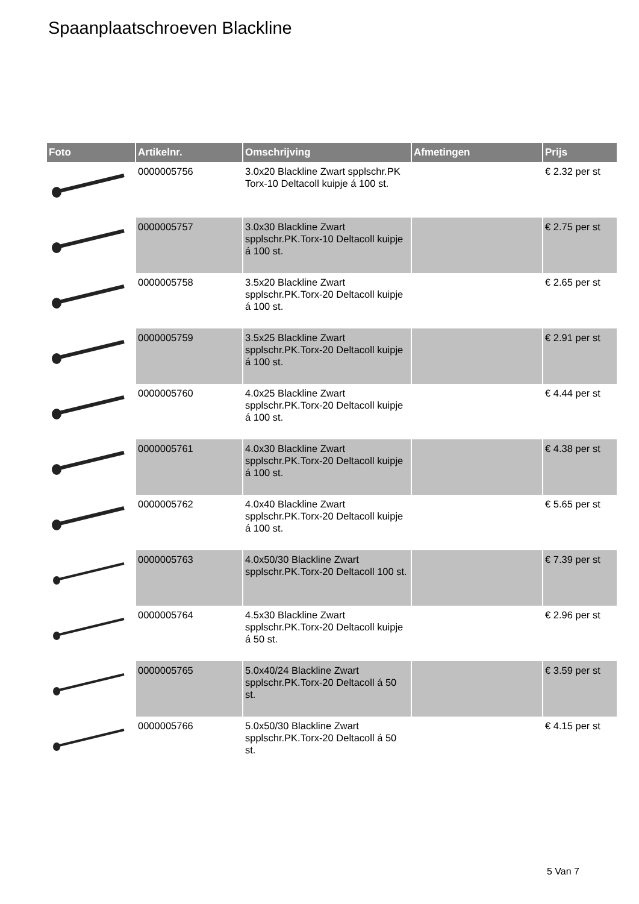Spaanplaatschroeven Blackline
| Foto | Artikelnr. | Omschrijving | Afmetingen | Prijs |
| --- | --- | --- | --- | --- |
| | 0000005756 | 3.0x20 Blackline Zwart spplschr.PK Torx-10 Deltacoll kuipje á 100 st. | | € 2.32 per st |
| | 0000005757 | 3.0x30 Blackline Zwart spplschr.PK.Torx-10 Deltacoll kuipje á 100 st. | | € 2.75 per st |
| | 0000005758 | 3.5x20 Blackline Zwart spplschr.PK.Torx-20 Deltacoll kuipje á 100 st. | | € 2.65 per st |
| | 0000005759 | 3.5x25 Blackline Zwart spplschr.PK.Torx-20 Deltacoll kuipje á 100 st. | | € 2.91 per st |
| | 0000005760 | 4.0x25 Blackline Zwart spplschr.PK.Torx-20 Deltacoll kuipje á 100 st. | | € 4.44 per st |
| | 0000005761 | 4.0x30 Blackline Zwart spplschr.PK.Torx-20 Deltacoll kuipje á 100 st. | | € 4.38 per st |
| | 0000005762 | 4.0x40 Blackline Zwart spplschr.PK.Torx-20 Deltacoll kuipje á 100 st. | | € 5.65 per st |
| | 0000005763 | 4.0x50/30 Blackline Zwart spplschr.PK.Torx-20 Deltacoll 100 st. | | € 7.39 per st |
| | 0000005764 | 4.5x30 Blackline Zwart spplschr.PK.Torx-20 Deltacoll kuipje á 50 st. | | € 2.96 per st |
| | 0000005765 | 5.0x40/24 Blackline Zwart spplschr.PK.Torx-20 Deltacoll á 50 st. | | € 3.59 per st |
| | 0000005766 | 5.0x50/30 Blackline Zwart spplschr.PK.Torx-20 Deltacoll á 50 st. | | € 4.15 per st |
5 Van 7